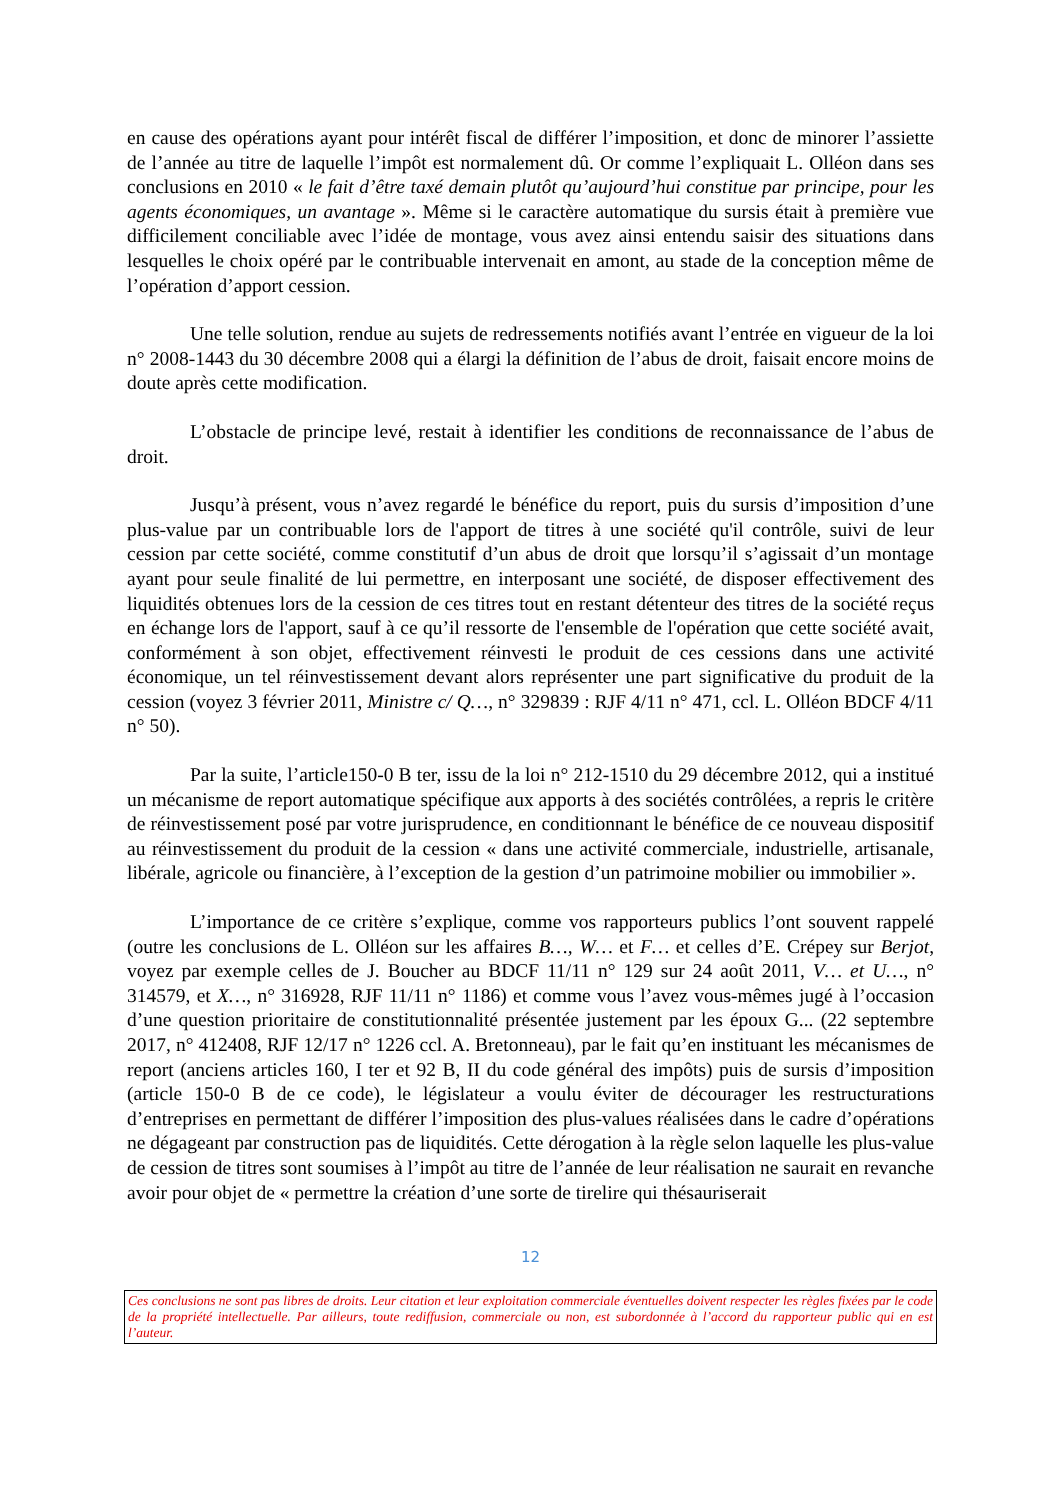en cause des opérations ayant pour intérêt fiscal de différer l’imposition, et donc de minorer l’assiette de l’année au titre de laquelle l’impôt est normalement dû. Or comme l’expliquait L. Olléon dans ses conclusions en 2010 « le fait d’être taxé demain plutôt qu’aujourd’hui constitue par principe, pour les agents économiques, un avantage ». Même si le caractère automatique du sursis était à première vue difficilement conciliable avec l’idée de montage, vous avez ainsi entendu saisir des situations dans lesquelles le choix opéré par le contribuable intervenait en amont, au stade de la conception même de l’opération d’apport cession.
Une telle solution, rendue au sujets de redressements notifiés avant l’entrée en vigueur de la loi n° 2008-1443 du 30 décembre 2008 qui a élargi la définition de l’abus de droit, faisait encore moins de doute après cette modification.
L’obstacle de principe levé, restait à identifier les conditions de reconnaissance de l’abus de droit.
Jusqu’à présent, vous n’avez regardé le bénéfice du report, puis du sursis d’imposition d’une plus-value par un contribuable lors de l'apport de titres à une société qu'il contrôle, suivi de leur cession par cette société, comme constitutif d’un abus de droit que lorsqu’il s’agissait d’un montage ayant pour seule finalité de lui permettre, en interposant une société, de disposer effectivement des liquidités obtenues lors de la cession de ces titres tout en restant détenteur des titres de la société reçus en échange lors de l'apport, sauf à ce qu’il ressorte de l'ensemble de l'opération que cette société avait, conformément à son objet, effectivement réinvesti le produit de ces cessions dans une activité économique, un tel réinvestissement devant alors représenter une part significative du produit de la cession (voyez 3 février 2011, Ministre c/ Q…, n° 329839 : RJF 4/11 n° 471, ccl. L. Olléon BDCF 4/11 n° 50).
Par la suite, l’article150-0 B ter, issu de la loi n° 212-1510 du 29 décembre 2012, qui a institué un mécanisme de report automatique spécifique aux apports à des sociétés contrôlées, a repris le critère de réinvestissement posé par votre jurisprudence, en conditionnant le bénéfice de ce nouveau dispositif au réinvestissement du produit de la cession « dans une activité commerciale, industrielle, artisanale, libérale, agricole ou financière, à l’exception de la gestion d’un patrimoine mobilier ou immobilier ».
L’importance de ce critère s’explique, comme vos rapporteurs publics l’ont souvent rappelé (outre les conclusions de L. Olléon sur les affaires B…, W… et F… et celles d’E. Crépey sur Berjot, voyez par exemple celles de J. Boucher au BDCF 11/11 n° 129 sur 24 août 2011, V… et U…, n° 314579, et X…, n° 316928, RJF 11/11 n° 1186) et comme vous l’avez vous-mêmes jugé à l’occasion d’une question prioritaire de constitutionnalité présentée justement par les époux G... (22 septembre 2017, n° 412408, RJF 12/17 n° 1226 ccl. A. Bretonneau), par le fait qu’en instituant les mécanismes de report (anciens articles 160, I ter et 92 B, II du code général des impôts) puis de sursis d’imposition (article 150-0 B de ce code), le législateur a voulu éviter de décourager les restructurations d’entreprises en permettant de différer l’imposition des plus-values réalisées dans le cadre d’opérations ne dégageant par construction pas de liquidités. Cette dérogation à la règle selon laquelle les plus-value de cession de titres sont soumises à l’impôt au titre de l’année de leur réalisation ne saurait en revanche avoir pour objet de « permettre la création d’une sorte de tirelire qui thésauriserait
12
Ces conclusions ne sont pas libres de droits. Leur citation et leur exploitation commerciale éventuelles doivent respecter les règles fixées par le code de la propriété intellectuelle. Par ailleurs, toute rediffusion, commerciale ou non, est subordonnée à l’accord du rapporteur public qui en est l’auteur.